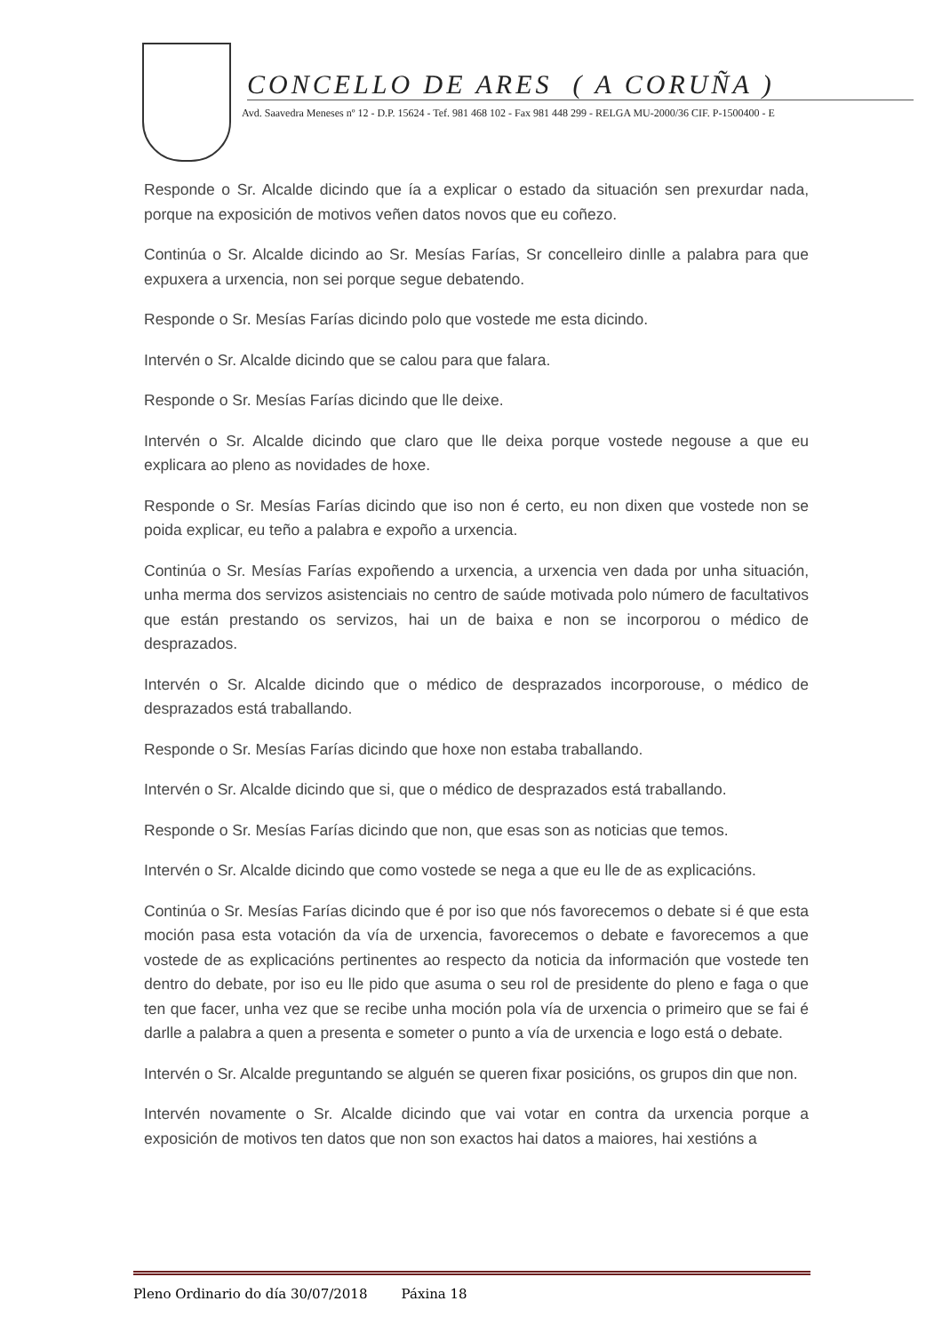CONCELLO DE ARES ( A CORUÑA )
Avd. Saavedra Meneses nº 12 - D.P. 15624 - Tef. 981 468 102 - Fax 981 448 299 - RELGA MU-2000/36 CIF. P-1500400 - E
Responde o Sr. Alcalde dicindo que ía a explicar o estado da situación sen prexurdar nada, porque na exposición de motivos veñen datos novos que eu coñezo.
Continúa o Sr. Alcalde dicindo ao Sr. Mesías Farías, Sr concelleiro dinlle a palabra para que expuxera a urxencia, non sei porque segue debatendo.
Responde o Sr. Mesías Farías dicindo polo que vostede me esta dicindo.
Intervén o Sr. Alcalde dicindo que se calou para que falara.
Responde o Sr. Mesías Farías dicindo que lle deixe.
Intervén o Sr. Alcalde dicindo que claro que lle deixa porque vostede negouse a que eu explicara ao pleno as novidades de hoxe.
Responde o Sr. Mesías Farías dicindo que iso non é certo, eu non dixen que vostede non se poida explicar, eu teño a palabra e expoño a urxencia.
Continúa o Sr. Mesías Farías expoñendo a urxencia, a urxencia ven dada por unha situación, unha merma dos servizos asistenciais no centro de saúde motivada polo número de facultativos que están prestando os servizos, hai un de baixa e non se incorporou o médico de desprazados.
Intervén o Sr. Alcalde dicindo que o médico de desprazados incorporouse, o médico de desprazados está traballando.
Responde o Sr. Mesías Farías dicindo que hoxe non estaba traballando.
Intervén o Sr. Alcalde dicindo que si, que o médico de desprazados está traballando.
Responde o Sr. Mesías Farías dicindo que non, que esas son as noticias que temos.
Intervén o Sr. Alcalde dicindo que como vostede se nega a que eu lle de as explicacións.
Continúa o Sr. Mesías Farías dicindo que é por iso que nós favorecemos o debate si é que esta moción pasa esta votación da vía de urxencia, favorecemos o debate e favorecemos a que vostede de as explicacións pertinentes ao respecto da noticia da información que vostede ten dentro do debate, por iso eu lle pido que asuma o seu rol de presidente do pleno e faga o que ten que facer, unha vez que se recibe unha moción pola vía de urxencia o primeiro que se fai é darlle a palabra a quen a presenta e someter o punto a vía de urxencia e logo está o debate.
Intervén o Sr. Alcalde preguntando se alguén se queren fixar posicións, os grupos din que non.
Intervén novamente o Sr. Alcalde dicindo que vai votar en contra da urxencia porque a exposición de motivos ten datos que non son exactos hai datos a maiores, hai xestións a
Pleno Ordinario do día 30/07/2018 Páxina 18